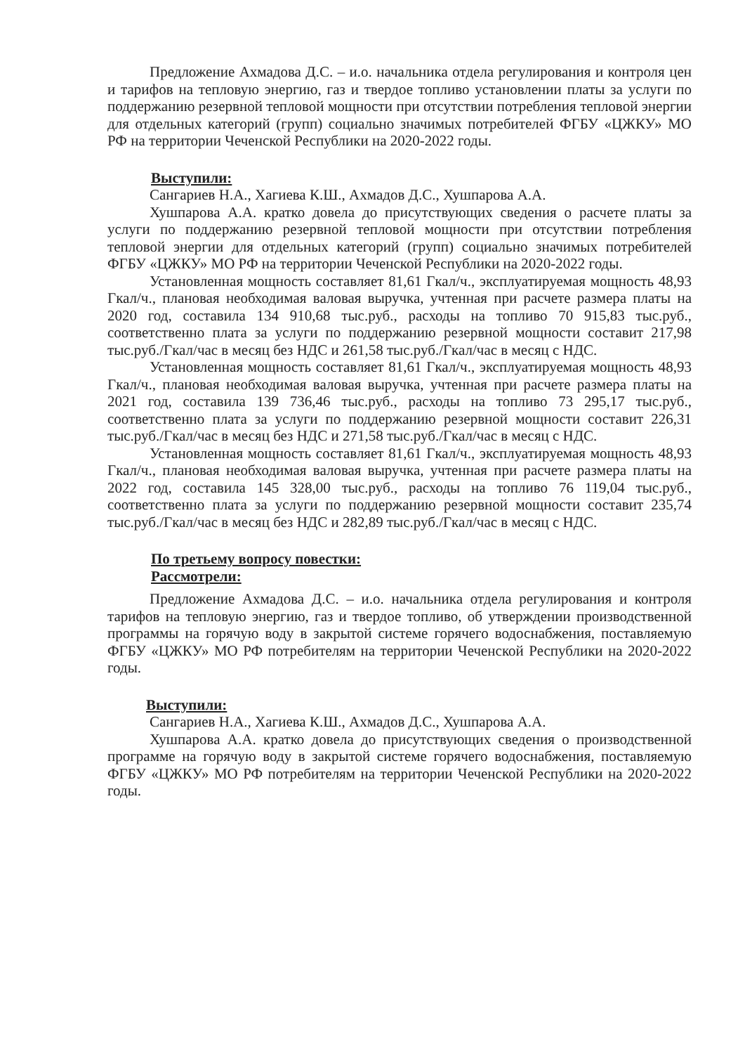Предложение Ахмадова Д.С. – и.о. начальника отдела регулирования и контроля цен и тарифов на тепловую энергию, газ и твердое топливо установлении платы за услуги по поддержанию резервной тепловой мощности при отсутствии потребления тепловой энергии для отдельных категорий (групп) социально значимых потребителей ФГБУ «ЦЖКУ» МО РФ на территории Чеченской Республики на 2020-2022 годы.
Выступили:
Сангариев Н.А., Хагиева К.Ш., Ахмадов Д.С., Хушпарова А.А.
Хушпарова А.А. кратко довела до присутствующих сведения о расчете платы за услуги по поддержанию резервной тепловой мощности при отсутствии потребления тепловой энергии для отдельных категорий (групп) социально значимых потребителей ФГБУ «ЦЖКУ» МО РФ на территории Чеченской Республики на 2020-2022 годы.
Установленная мощность составляет 81,61 Гкал/ч., эксплуатируемая мощность 48,93 Гкал/ч., плановая необходимая валовая выручка, учтенная при расчете размера платы на 2020 год, составила 134 910,68 тыс.руб., расходы на топливо 70 915,83 тыс.руб., соответственно плата за услуги по поддержанию резервной мощности составит 217,98 тыс.руб./Гкал/час в месяц без НДС и 261,58 тыс.руб./Гкал/час в месяц с НДС.
Установленная мощность составляет 81,61 Гкал/ч., эксплуатируемая мощность 48,93 Гкал/ч., плановая необходимая валовая выручка, учтенная при расчете размера платы на 2021 год, составила 139 736,46 тыс.руб., расходы на топливо 73 295,17 тыс.руб., соответственно плата за услуги по поддержанию резервной мощности составит 226,31 тыс.руб./Гкал/час в месяц без НДС и 271,58 тыс.руб./Гкал/час в месяц с НДС.
Установленная мощность составляет 81,61 Гкал/ч., эксплуатируемая мощность 48,93 Гкал/ч., плановая необходимая валовая выручка, учтенная при расчете размера платы на 2022 год, составила 145 328,00 тыс.руб., расходы на топливо 76 119,04 тыс.руб., соответственно плата за услуги по поддержанию резервной мощности составит 235,74 тыс.руб./Гкал/час в месяц без НДС и 282,89 тыс.руб./Гкал/час в месяц с НДС.
По третьему вопросу повестки:
Рассмотрели:
Предложение Ахмадова Д.С. – и.о. начальника отдела регулирования и контроля тарифов на тепловую энергию, газ и твердое топливо, об утверждении производственной программы на горячую воду в закрытой системе горячего водоснабжения, поставляемую ФГБУ «ЦЖКУ» МО РФ потребителям на территории Чеченской Республики на 2020-2022 годы.
Выступили:
Сангариев Н.А., Хагиева К.Ш., Ахмадов Д.С., Хушпарова А.А.
Хушпарова А.А. кратко довела до присутствующих сведения о производственной программе на горячую воду в закрытой системе горячего водоснабжения, поставляемую ФГБУ «ЦЖКУ» МО РФ потребителям на территории Чеченской Республики на 2020-2022 годы.